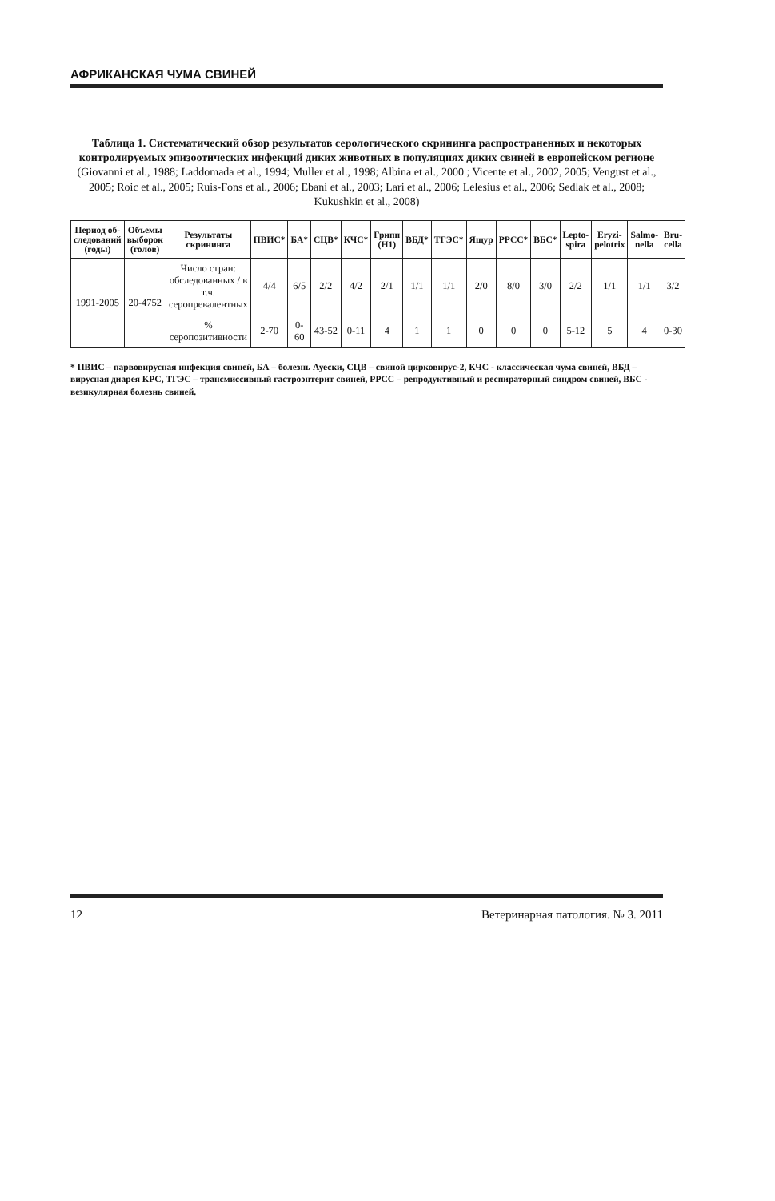АФРИКАНСКАЯ ЧУМА СВИНЕЙ
Таблица 1. Систематический обзор результатов серологического скрининга распространенных и некоторых контролируемых эпизоотических инфекций диких животных в популяциях диких свиней в европейском регионе (Giovanni et al., 1988; Laddomada et al., 1994; Muller et al., 1998; Albina et al., 2000 ; Vicente et al., 2002, 2005; Vengust et al., 2005; Roic et al., 2005; Ruis-Fons et al., 2006; Ebani et al., 2003; Lari et al., 2006; Lelesius et al., 2006; Sedlak et al., 2008; Kukushkin et al., 2008)
| Период об-следований (годы) | Объемы выборок (голов) | Результаты скрининга | ПВИС* | БА* | СЦВ* | КЧС* | Грипп (H1) | ВБД* | ТГЭС* | Ящур | РРСС* | ВБС* | Lepto-spira | Eryzi-pelotrix | Salmo-nella | Bru-cella |
| --- | --- | --- | --- | --- | --- | --- | --- | --- | --- | --- | --- | --- | --- | --- | --- | --- |
| 1991-2005 | 20-4752 | Число стран: обследованных / в т.ч. серопревалентных | 4/4 | 6/5 | 2/2 | 4/2 | 2/1 | 1/1 | 1/1 | 2/0 | 8/0 | 3/0 | 2/2 | 1/1 | 1/1 | 3/2 |
| | | % серопозитивности | 2-70 | 0-60 | 43-52 | 0-11 | 4 | 1 | 1 | 0 | 0 | 0 | 5-12 | 5 | 4 | 0-30 |
* ПВИС – парвовирусная инфекция свиней, БА – болезнь Ауески, СЦВ – свиной цирковирус-2, КЧС - классическая чума свиней, ВБД – вирусная диарея КРС, ТГЭС – трансмиссивный гастроэнтерит свиней, РРСС – репродуктивный и респираторный синдром свиней, ВБС - везикулярная болезнь свиней.
12 Ветеринарная патология. № 3. 2011